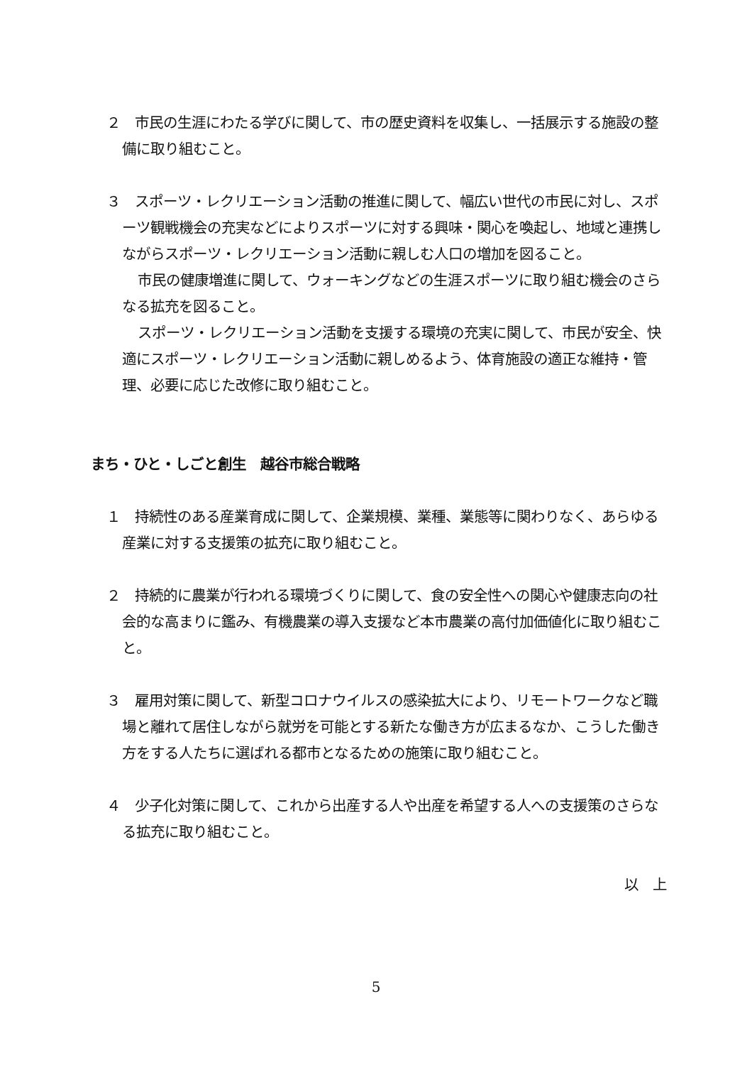２　市民の生涯にわたる学びに関して、市の歴史資料を収集し、一括展示する施設の整備に取り組むこと。
３　スポーツ・レクリエーション活動の推進に関して、幅広い世代の市民に対し、スポーツ観戦機会の充実などによりスポーツに対する興味・関心を喚起し、地域と連携しながらスポーツ・レクリエーション活動に親しむ人口の増加を図ること。
市民の健康増進に関して、ウォーキングなどの生涯スポーツに取り組む機会のさらなる拡充を図ること。
スポーツ・レクリエーション活動を支援する環境の充実に関して、市民が安全、快適にスポーツ・レクリエーション活動に親しめるよう、体育施設の適正な維持・管理、必要に応じた改修に取り組むこと。
まち・ひと・しごと創生　越谷市総合戦略
１　持続性のある産業育成に関して、企業規模、業種、業態等に関わりなく、あらゆる産業に対する支援策の拡充に取り組むこと。
２　持続的に農業が行われる環境づくりに関して、食の安全性への関心や健康志向の社会的な高まりに鑑み、有機農業の導入支援など本市農業の高付加価値化に取り組むこと。
３　雇用対策に関して、新型コロナウイルスの感染拡大により、リモートワークなど職場と離れて居住しながら就労を可能とする新たな働き方が広まるなか、こうした働き方をする人たちに選ばれる都市となるための施策に取り組むこと。
４　少子化対策に関して、これから出産する人や出産を希望する人への支援策のさらなる拡充に取り組むこと。
以　上
5